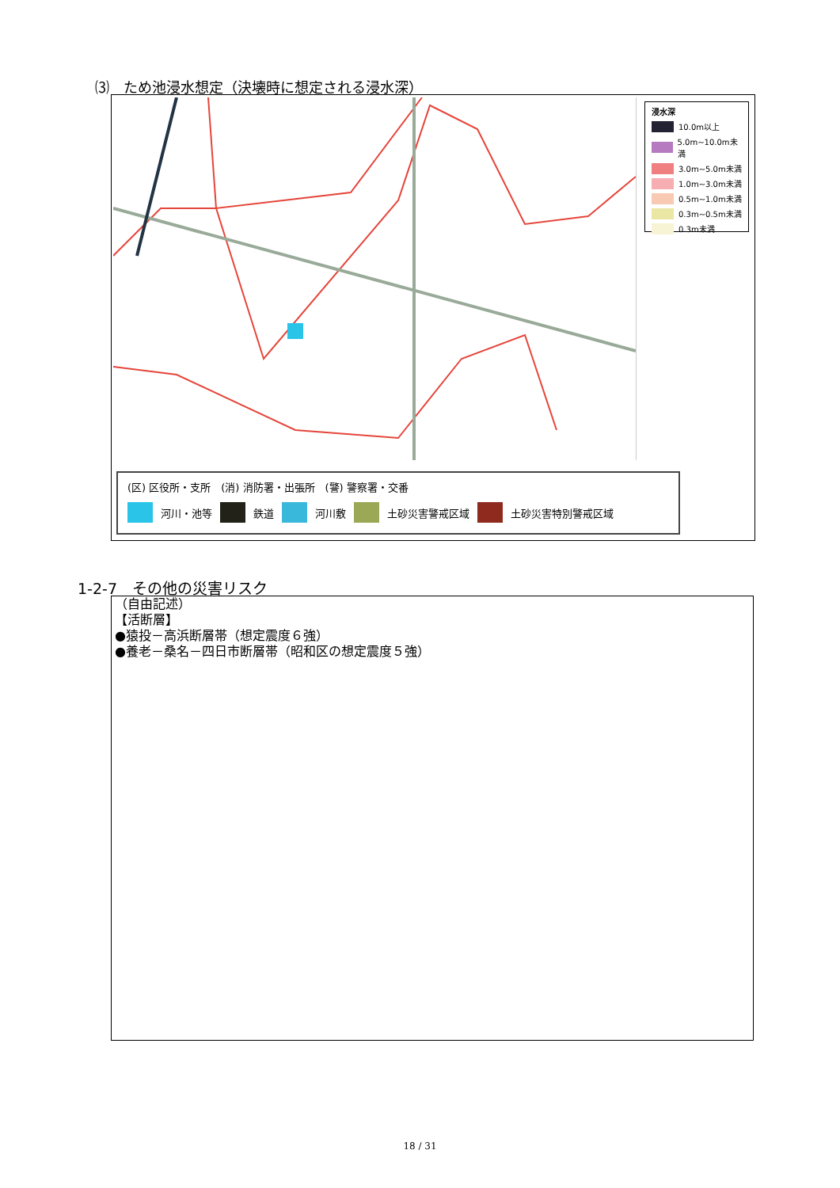⑶　ため池浸水想定（決壊時に想定される浸水深）
浸水深
10.0m以上
5.0m~10.0m未満
3.0m~5.0m未満
1.0m~3.0m未満
0.5m~1.0m未満
0.3m~0.5m未満
0.3m未満
(区) 区役所・支所　(消) 消防署・出張所　(警) 警察署・交番
河川・池等 鉄道 河川敷 土砂災害警戒区域 土砂災害特別警戒区域
1-2-7　その他の災害リスク
（自由記述）
【活断層】
●猿投－高浜断層帯（想定震度６強）
●養老－桑名－四日市断層帯（昭和区の想定震度５強）
18 / 31